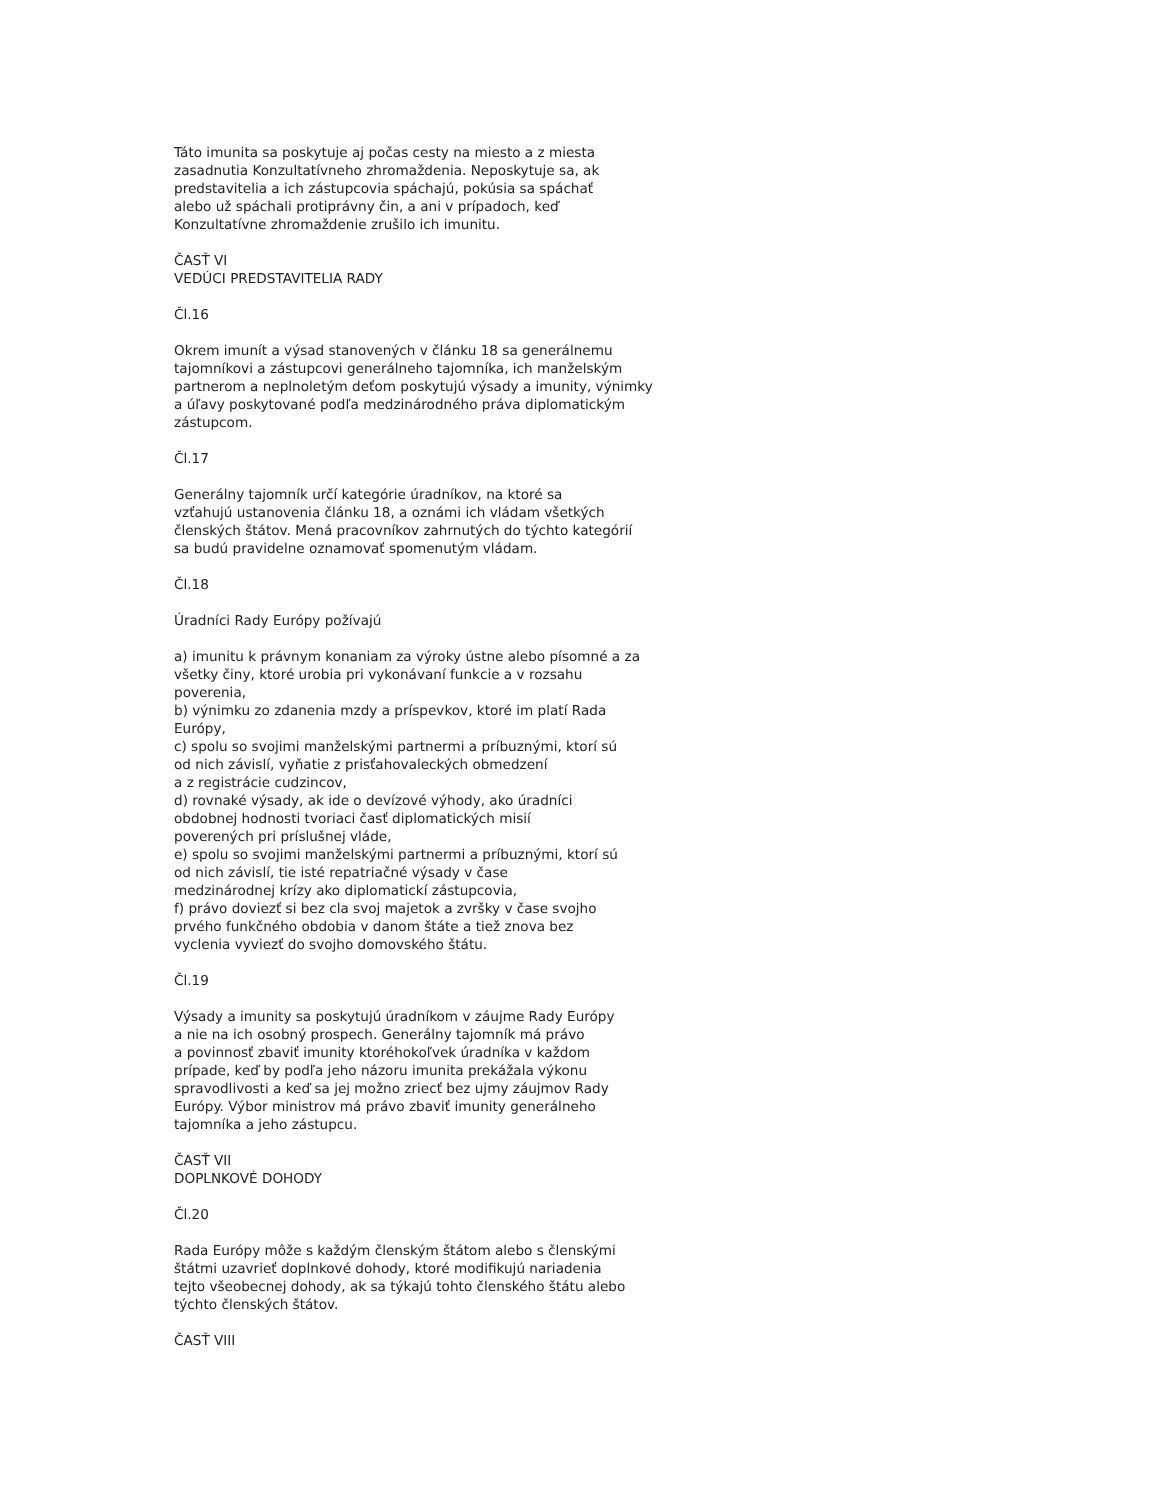Táto imunita sa poskytuje aj počas cesty na miesto a z miesta
zasadnutia Konzultatívneho zhromaždenia. Neposkytuje sa, ak
predstavitelia a ich zástupcovia spáchajú, pokúsia sa spáchať
alebo už spáchali protiprávny čin, a ani v prípadoch, keď
Konzultatívne zhromaždenie zrušilo ich imunitu.
ČASŤ VI
VEDÚCI PREDSTAVITELIA RADY
Čl.16
Okrem imunít a výsad stanovených v článku 18 sa generálnemu
tajomníkovi a zástupcovi generálneho tajomníka, ich manželským
partnerom a neplnoletým deťom poskytujú výsady a imunity, výnimky
a úľavy poskytované podľa medzinárodného práva diplomatickým
zástupcom.
Čl.17
Generálny tajomník určí kategórie úradníkov, na ktoré sa
vzťahujú ustanovenia článku 18, a oznámi ich vládam všetkých
členských štátov. Mená pracovníkov zahrnutých do týchto kategórií
sa budú pravidelne oznamovať spomenutým vládam.
Čl.18
Úradníci Rady Európy požívajú
a) imunitu k právnym konaniam za výroky ústne alebo písomné a za
všetky činy, ktoré urobia pri vykonávaní funkcie a v rozsahu
poverenia,
b) výnimku zo zdanenia mzdy a príspevkov, ktoré im platí Rada
Európy,
c) spolu so svojimi manželskými partnermi a príbuznými, ktorí sú
od nich závislí, vyňatie z prisťahovaleckých obmedzení
a z registrácie cudzincov,
d) rovnaké výsady, ak ide o devízové výhody, ako úradníci
obdobnej hodnosti tvoriaci časť diplomatických misií
poverených pri príslušnej vláde,
e) spolu so svojimi manželskými partnermi a príbuznými, ktorí sú
od nich závislí, tie isté repatriačné výsady v čase
medzinárodnej krízy ako diplomatickí zástupcovia,
f) právo doviezť si bez cla svoj majetok a zvršky v čase svojho
prvého funkčného obdobia v danom štáte a tiež znova bez
vyclenia vyviezť do svojho domovského štátu.
Čl.19
Výsady a imunity sa poskytujú úradníkom v záujme Rady Európy
a nie na ich osobný prospech. Generálny tajomník má právo
a povinnosť zbaviť imunity ktoréhokoľvek úradníka v každom
prípade, keď by podľa jeho názoru imunita prekážala výkonu
spravodlivosti a keď sa jej možno zrieсť bez ujmy záujmov Rady
Európy. Výbor ministrov má právo zbaviť imunity generálneho
tajomníka a jeho zástupcu.
ČASŤ VII
DOPLNKOVÉ DOHODY
Čl.20
Rada Európy môže s každým členským štátom alebo s členskými
štátmi uzavrieť doplnkové dohody, ktoré modifikujú nariadenia
tejto všeobecnej dohody, ak sa týkajú tohto členského štátu alebo
týchto členských štátov.
ČASŤ VIII